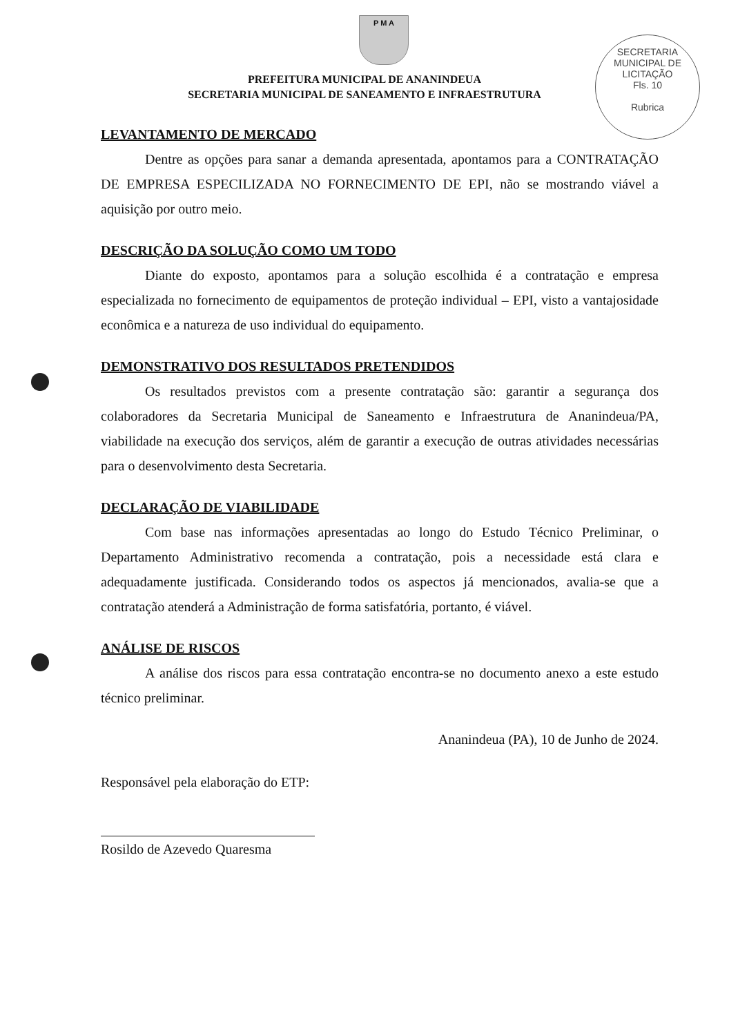P M A
PREFEITURA MUNICIPAL DE ANANINDEUA
SECRETARIA MUNICIPAL DE SANEAMENTO E INFRAESTRUTURA
SECRETARIA MUNICIPAL DE LICITAÇÃO
Fls. 10
Rubrica
LEVANTAMENTO DE MERCADO
Dentre as opções para sanar a demanda apresentada, apontamos para a CONTRATAÇÃO DE EMPRESA ESPECILIZADA NO FORNECIMENTO DE EPI, não se mostrando viável a aquisição por outro meio.
DESCRIÇÃO DA SOLUÇÃO COMO UM TODO
Diante do exposto, apontamos para a solução escolhida é a contratação e empresa especializada no fornecimento de equipamentos de proteção individual – EPI, visto a vantajosidade econômica e a natureza de uso individual do equipamento.
DEMONSTRATIVO DOS RESULTADOS PRETENDIDOS
Os resultados previstos com a presente contratação são: garantir a segurança dos colaboradores da Secretaria Municipal de Saneamento e Infraestrutura de Ananindeua/PA, viabilidade na execução dos serviços, além de garantir a execução de outras atividades necessárias para o desenvolvimento desta Secretaria.
DECLARAÇÃO DE VIABILIDADE
Com base nas informações apresentadas ao longo do Estudo Técnico Preliminar, o Departamento Administrativo recomenda a contratação, pois a necessidade está clara e adequadamente justificada. Considerando todos os aspectos já mencionados, avalia-se que a contratação atenderá a Administração de forma satisfatória, portanto, é viável.
ANÁLISE DE RISCOS
A análise dos riscos para essa contratação encontra-se no documento anexo a este estudo técnico preliminar.
Ananindeua (PA), 10 de Junho de 2024.
Responsável pela elaboração do ETP:
Rosildo de Azevedo Quaresma